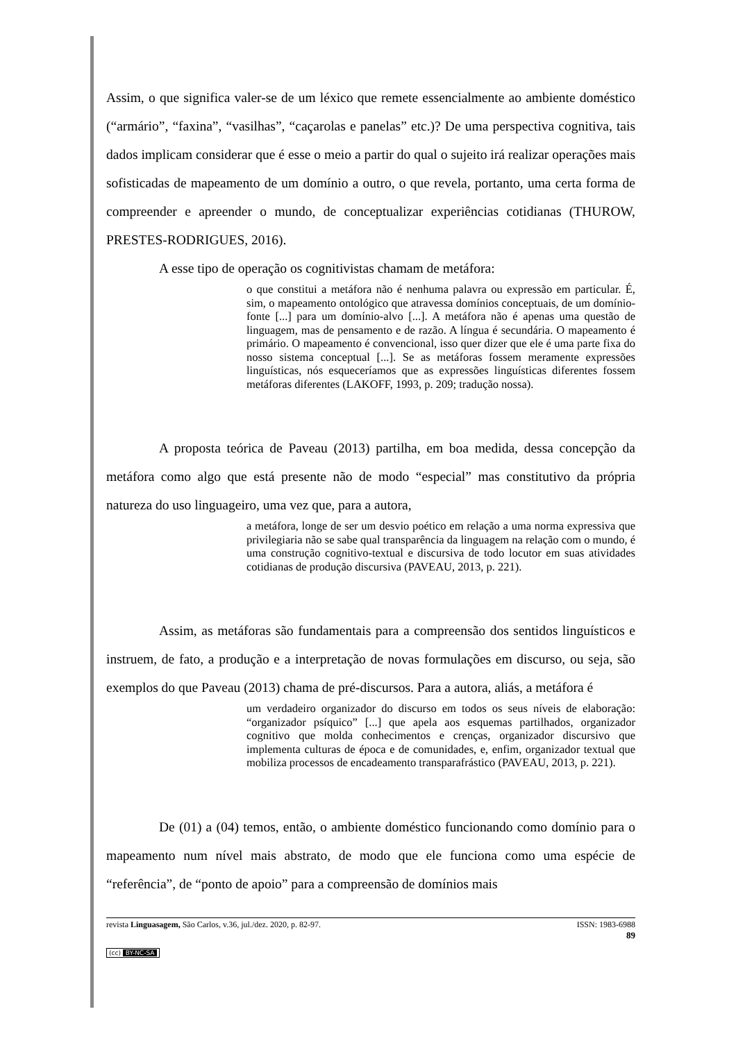Assim, o que significa valer-se de um léxico que remete essencialmente ao ambiente doméstico (“armário”, “faxina”, “vasilhas”, “caçarolas e panelas” etc.)? De uma perspectiva cognitiva, tais dados implicam considerar que é esse o meio a partir do qual o sujeito irá realizar operações mais sofisticadas de mapeamento de um domínio a outro, o que revela, portanto, uma certa forma de compreender e apreender o mundo, de conceptualizar experiências cotidianas (THUROW, PRESTES-RODRIGUES, 2016).
A esse tipo de operação os cognitivistas chamam de metáfora:
o que constitui a metáfora não é nenhuma palavra ou expressão em particular. É, sim, o mapeamento ontológico que atravessa domínios conceptuais, de um domínio-fonte [...] para um domínio-alvo [...]. A metáfora não é apenas uma questão de linguagem, mas de pensamento e de razão. A língua é secundária. O mapeamento é primário. O mapeamento é convencional, isso quer dizer que ele é uma parte fixa do nosso sistema conceptual [...]. Se as metáforas fossem meramente expressões linguísticas, nós esqueceríamos que as expressões linguísticas diferentes fossem metáforas diferentes (LAKOFF, 1993, p. 209; tradução nossa).
A proposta teórica de Paveau (2013) partilha, em boa medida, dessa concepção da metáfora como algo que está presente não de modo “especial” mas constitutivo da própria natureza do uso linguageiro, uma vez que, para a autora,
a metáfora, longe de ser um desvio poético em relação a uma norma expressiva que privilegiaria não se sabe qual transparência da linguagem na relação com o mundo, é uma construção cognitivo-textual e discursiva de todo locutor em suas atividades cotidianas de produção discursiva (PAVEAU, 2013, p. 221).
Assim, as metáforas são fundamentais para a compreensão dos sentidos linguísticos e instruem, de fato, a produção e a interpretação de novas formulações em discurso, ou seja, são exemplos do que Paveau (2013) chama de pré-discursos. Para a autora, aliás, a metáfora é
um verdadeiro organizador do discurso em todos os seus níveis de elaboração: “organizador psíquico” [...] que apela aos esquemas partilhados, organizador cognitivo que molda conhecimentos e crenças, organizador discursivo que implementa culturas de época e de comunidades, e, enfim, organizador textual que mobiliza processos de encadeamento transparafrástico (PAVEAU, 2013, p. 221).
De (01) a (04) temos, então, o ambiente doméstico funcionando como domínio para o mapeamento num nível mais abstrato, de modo que ele funciona como uma espécie de “referência”, de “ponto de apoio” para a compreensão de domínios mais
revista Linguasagem, São Carlos, v.36, jul./dez. 2020, p. 82-97. ISSN: 1983-6988
89
(cc) BY-NC-SA